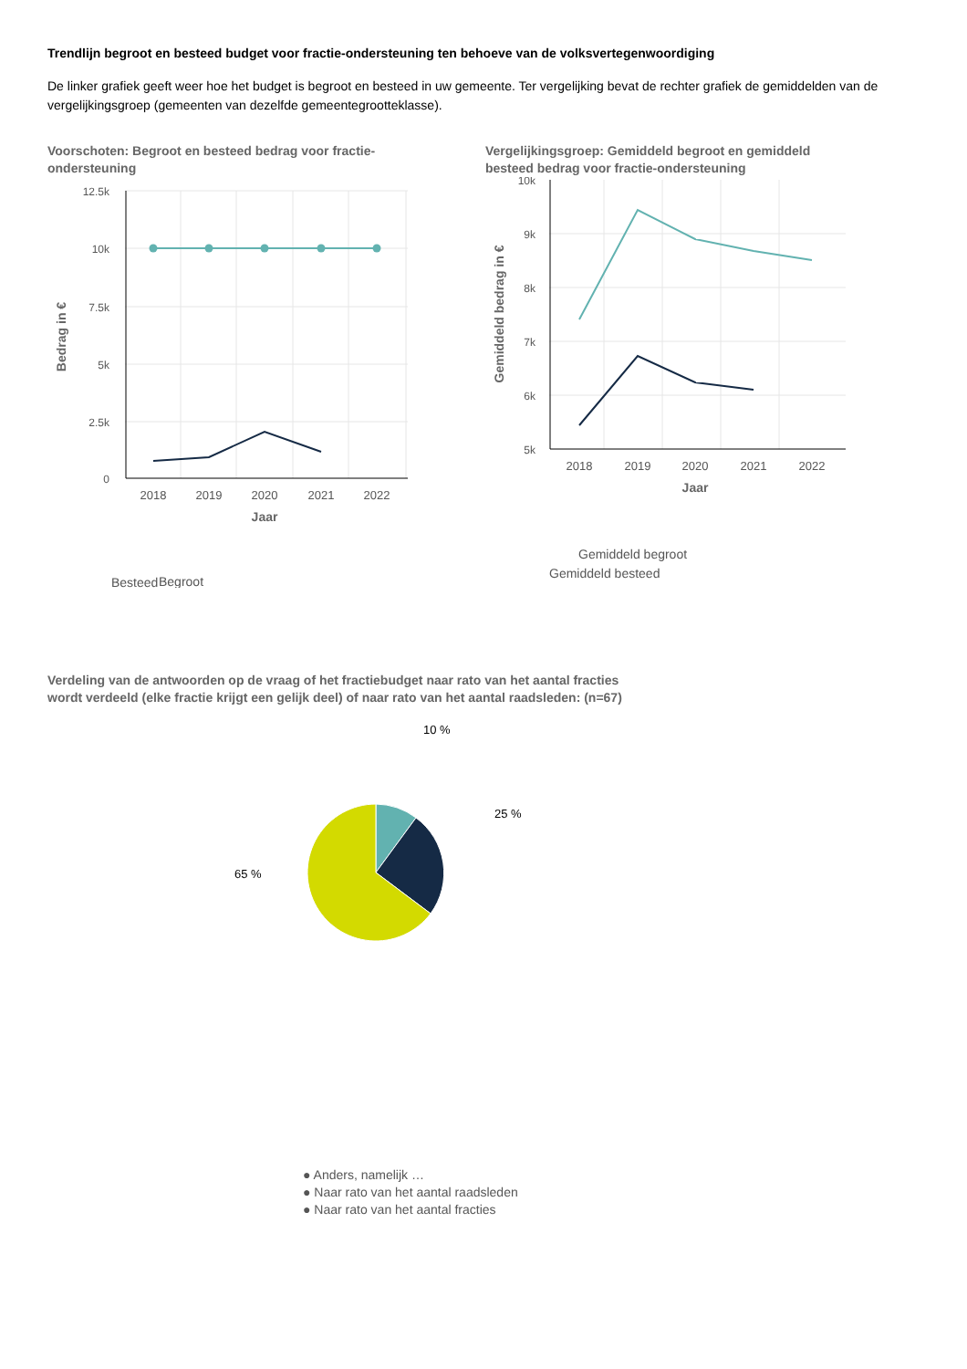Trendlijn begroot en besteed budget voor fractie-ondersteuning ten behoeve van de volksvertegenwoordiging
De linker grafiek geeft weer hoe het budget is begroot en besteed in uw gemeente. Ter vergelijking bevat de rechter grafiek de gemiddelden van de vergelijkingsgroep (gemeenten van dezelfde gemeentegrootteklasse).
Voorschoten: Begroot en besteed bedrag voor fractie-ondersteuning
12.5k
10k
7.5k
5k
2.5k
0
2018
2019
2020
2021
2022
Jaar
Bedrag in €
Begroot
Besteed
Vergelijkingsgroep: Gemiddeld begroot en gemiddeld besteed bedrag voor fractie-ondersteuning
10k
9k
8k
7k
6k
5k
2018
2019
2020
2021
2022
Jaar
Gemiddeld bedrag in €
Gemiddeld begroot
Gemiddeld besteed
Verdeling van de antwoorden op de vraag of het fractiebudget naar rato van het aantal fracties wordt verdeeld (elke fractie krijgt een gelijk deel) of naar rato van het aantal raadsleden: (n=67)
10 %
25 %
65 %
● Anders, namelijk …
● Naar rato van het aantal raadsleden
● Naar rato van het aantal fracties